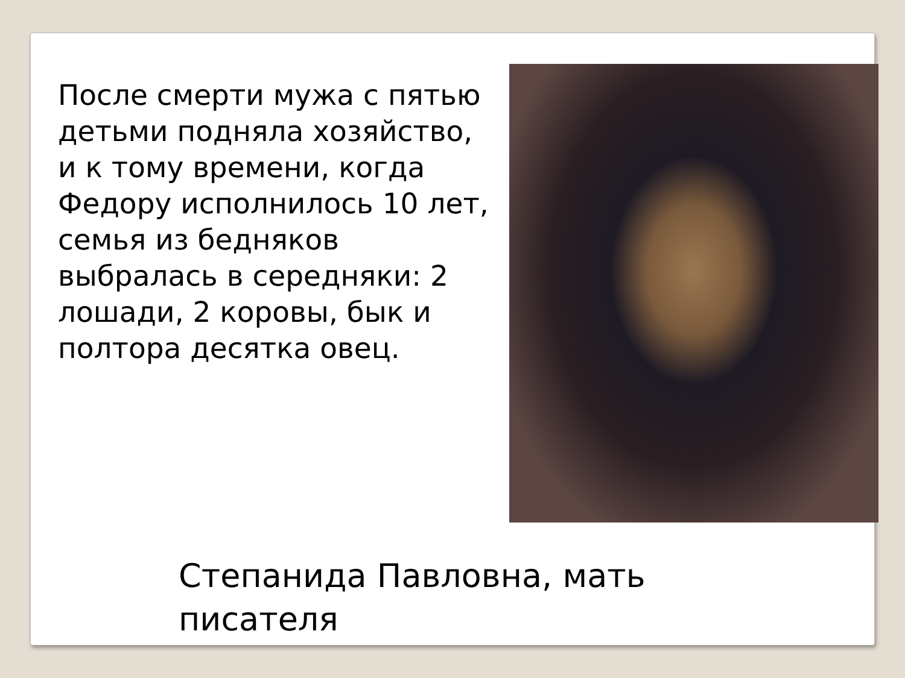После смерти мужа с пятью детьми подняла хозяйство, и к тому времени, когда Федору исполнилось 10 лет, семья из бедняков выбралась в середняки: 2 лошади, 2 коровы, бык и полтора десятка овец.
Степанида Павловна, мать писателя